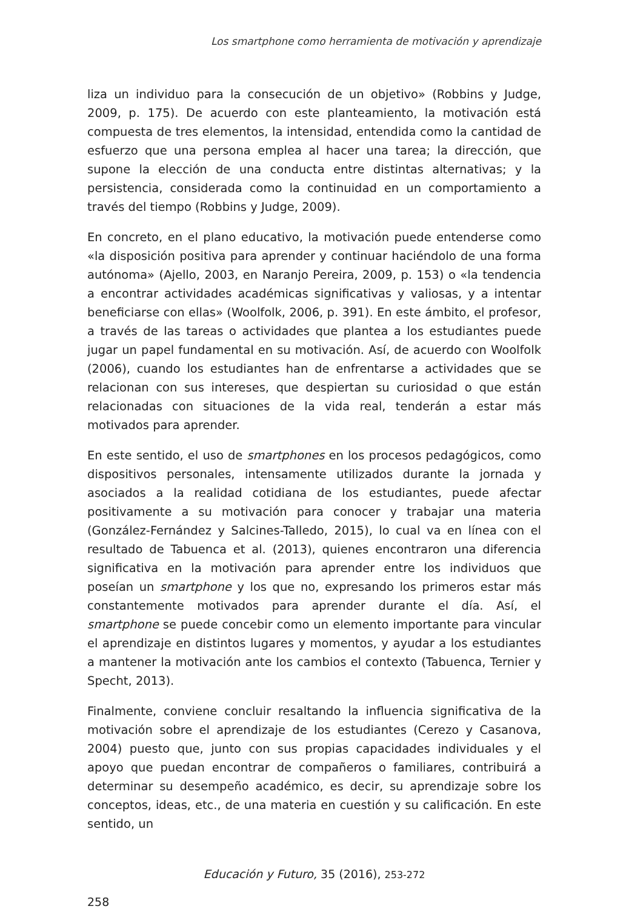Los smartphone como herramienta de motivación y aprendizaje
liza un individuo para la consecución de un objetivo» (Robbins y Judge, 2009, p. 175). De acuerdo con este planteamiento, la motivación está compuesta de tres elementos, la intensidad, entendida como la cantidad de esfuerzo que una persona emplea al hacer una tarea; la dirección, que supone la elección de una conducta entre distintas alternativas; y la persistencia, considerada como la continuidad en un comportamiento a través del tiempo (Robbins y Judge, 2009).
En concreto, en el plano educativo, la motivación puede entenderse como «la disposición positiva para aprender y continuar haciéndolo de una forma autónoma» (Ajello, 2003, en Naranjo Pereira, 2009, p. 153) o «la tendencia a encontrar actividades académicas significativas y valiosas, y a intentar beneficiarse con ellas» (Woolfolk, 2006, p. 391). En este ámbito, el profesor, a través de las tareas o actividades que plantea a los estudiantes puede jugar un papel fundamental en su motivación. Así, de acuerdo con Woolfolk (2006), cuando los estudiantes han de enfrentarse a actividades que se relacionan con sus intereses, que despiertan su curiosidad o que están relacionadas con situaciones de la vida real, tenderán a estar más motivados para aprender.
En este sentido, el uso de smartphones en los procesos pedagógicos, como dispositivos personales, intensamente utilizados durante la jornada y asociados a la realidad cotidiana de los estudiantes, puede afectar positivamente a su motivación para conocer y trabajar una materia (González-Fernández y Salcines-Talledo, 2015), lo cual va en línea con el resultado de Tabuenca et al. (2013), quienes encontraron una diferencia significativa en la motivación para aprender entre los individuos que poseían un smartphone y los que no, expresando los primeros estar más constantemente motivados para aprender durante el día. Así, el smartphone se puede concebir como un elemento importante para vincular el aprendizaje en distintos lugares y momentos, y ayudar a los estudiantes a mantener la motivación ante los cambios el contexto (Tabuenca, Ternier y Specht, 2013).
Finalmente, conviene concluir resaltando la influencia significativa de la motivación sobre el aprendizaje de los estudiantes (Cerezo y Casanova, 2004) puesto que, junto con sus propias capacidades individuales y el apoyo que puedan encontrar de compañeros o familiares, contribuirá a determinar su desempeño académico, es decir, su aprendizaje sobre los conceptos, ideas, etc., de una materia en cuestión y su calificación. En este sentido, un
Educación y Futuro, 35 (2016), 253-272
258